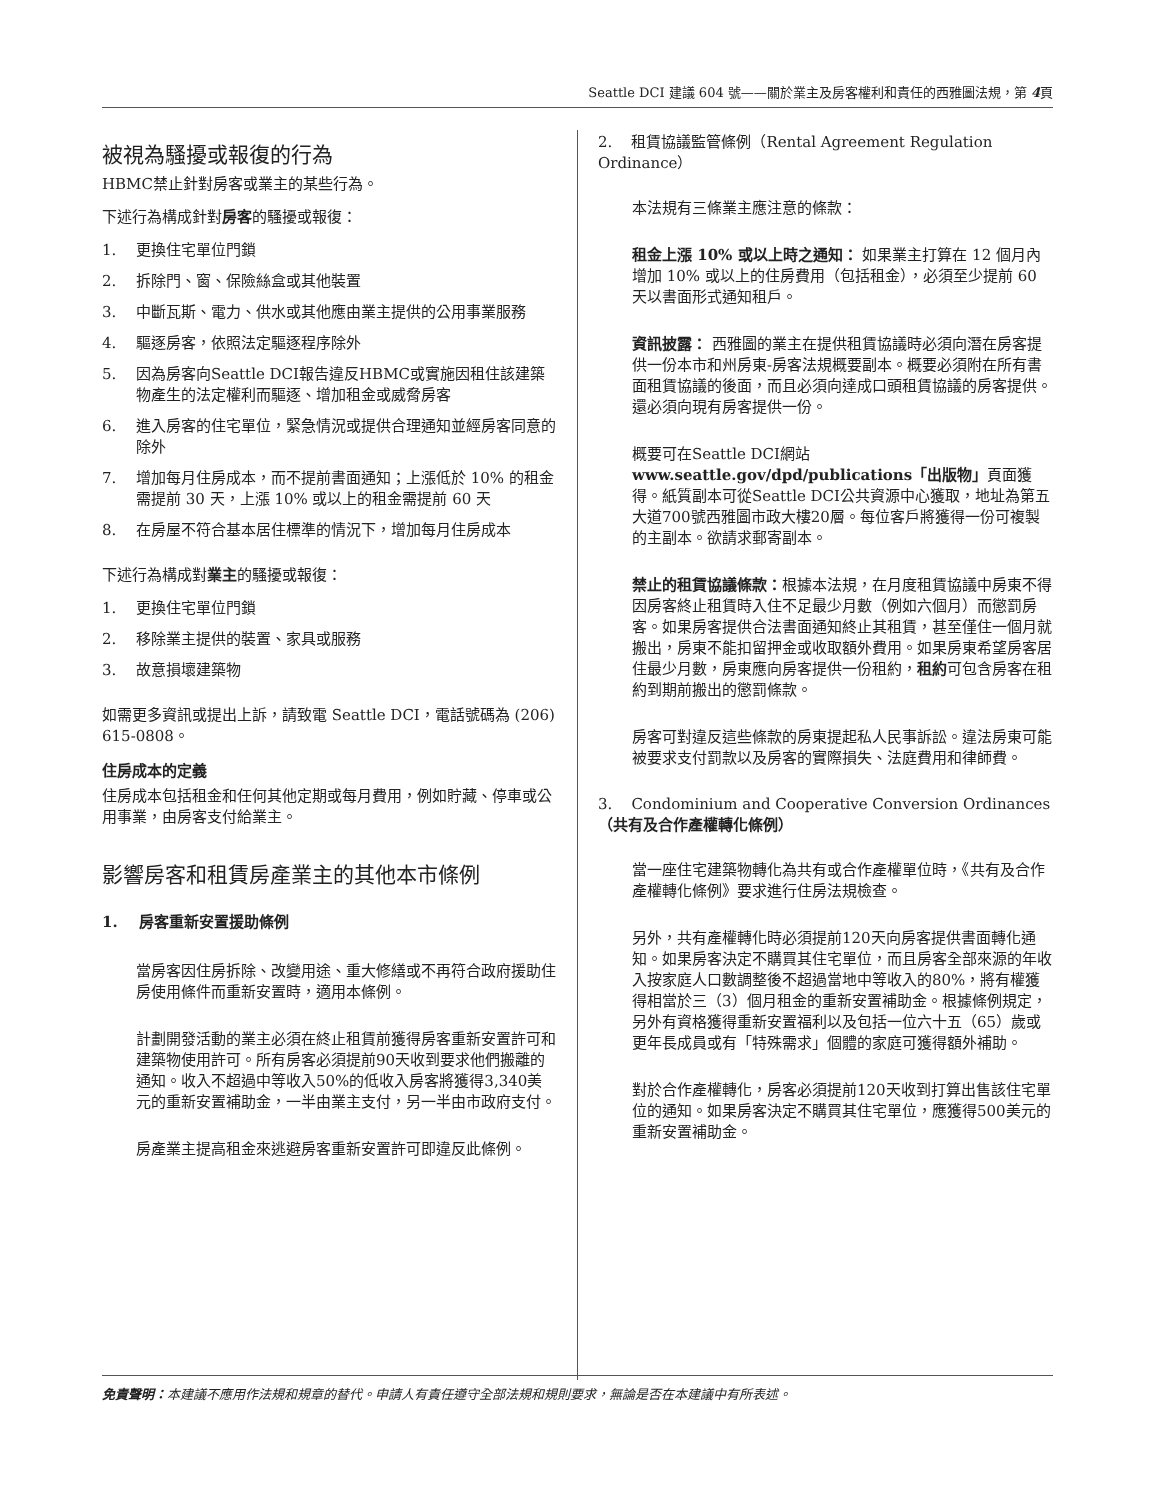Seattle DCI 建議 604 號——關於業主及房客權利和責任的西雅圖法規，第 4頁
被視為騷擾或報復的行為
HBMC禁止針對房客或業主的某些行為。
下述行為構成針對房客的騷擾或報復：
1. 更換住宅單位門鎖
2. 拆除門、窗、保險絲盒或其他裝置
3. 中斷瓦斯、電力、供水或其他應由業主提供的公用事業服務
4. 驅逐房客，依照法定驅逐程序除外
5. 因為房客向Seattle DCI報告違反HBMC或實施因租住該建築物產生的法定權利而驅逐、增加租金或威脅房客
6. 進入房客的住宅單位，緊急情況或提供合理通知並經房客同意的除外
7. 增加每月住房成本，而不提前書面通知；上漲低於 10% 的租金需提前 30 天，上漲 10% 或以上的租金需提前 60 天
8. 在房屋不符合基本居住標準的情況下，增加每月住房成本
下述行為構成對業主的騷擾或報復：
1. 更換住宅單位門鎖
2. 移除業主提供的裝置、家具或服務
3. 故意損壞建築物
如需更多資訊或提出上訴，請致電 Seattle DCI，電話號碼為 (206) 615-0808。
住房成本的定義
住房成本包括租金和任何其他定期或每月費用，例如貯藏、停車或公用事業，由房客支付給業主。
影響房客和租賃房產業主的其他本市條例
1. 房客重新安置援助條例
當房客因住房拆除、改變用途、重大修繕或不再符合政府援助住房使用條件而重新安置時，適用本條例。
計劃開發活動的業主必須在終止租賃前獲得房客重新安置許可和建築物使用許可。所有房客必須提前90天收到要求他們搬離的通知。收入不超過中等收入50%的低收入房客將獲得3,340美元的重新安置補助金，一半由業主支付，另一半由市政府支付。
房產業主提高租金來逃避房客重新安置許可即違反此條例。
2. 租賃協議監管條例（Rental Agreement Regulation Ordinance）
本法規有三條業主應注意的條款：
租金上漲 10% 或以上時之通知： 如果業主打算在 12 個月內增加 10% 或以上的住房費用（包括租金），必須至少提前 60 天以書面形式通知租戶。
資訊披露： 西雅圖的業主在提供租賃協議時必須向潛在房客提供一份本市和州房東-房客法規概要副本。概要必須附在所有書面租賃協議的後面，而且必須向達成口頭租賃協議的房客提供。還必須向現有房客提供一份。
概要可在Seattle DCI網站www.seattle.gov/dpd/publications「出版物」頁面獲得。紙質副本可從Seattle DCI公共資源中心獲取，地址為第五大道700號西雅圖市政大樓20層。每位客戶將獲得一份可複製的主副本。欲請求郵寄副本。
禁止的租賃協議條款：根據本法規，在月度租賃協議中房東不得因房客終止租賃時入住不足最少月數（例如六個月）而懲罰房客。如果房客提供合法書面通知終止其租賃，甚至僅住一個月就搬出，房東不能扣留押金或收取額外費用。如果房東希望房客居住最少月數，房東應向房客提供一份租約，租約可包含房客在租約到期前搬出的懲罰條款。
房客可對違反這些條款的房東提起私人民事訴訟。違法房東可能被要求支付罰款以及房客的實際損失、法庭費用和律師費。
3. Condominium and Cooperative Conversion Ordinances （共有及合作產權轉化條例）
當一座住宅建築物轉化為共有或合作產權單位時，《共有及合作產權轉化條例》要求進行住房法規檢查。
另外，共有產權轉化時必須提前120天向房客提供書面轉化通知。如果房客決定不購買其住宅單位，而且房客全部來源的年收入按家庭人口數調整後不超過當地中等收入的80%，將有權獲得相當於三（3）個月租金的重新安置補助金。根據條例規定，另外有資格獲得重新安置福利以及包括一位六十五（65）歲或更年長成員或有「特殊需求」個體的家庭可獲得額外補助。
對於合作產權轉化，房客必須提前120天收到打算出售該住宅單位的通知。如果房客決定不購買其住宅單位，應獲得500美元的重新安置補助金。
免責聲明：本建議不應用作法規和規章的替代。申請人有責任遵守全部法規和規則要求，無論是否在本建議中有所表述。